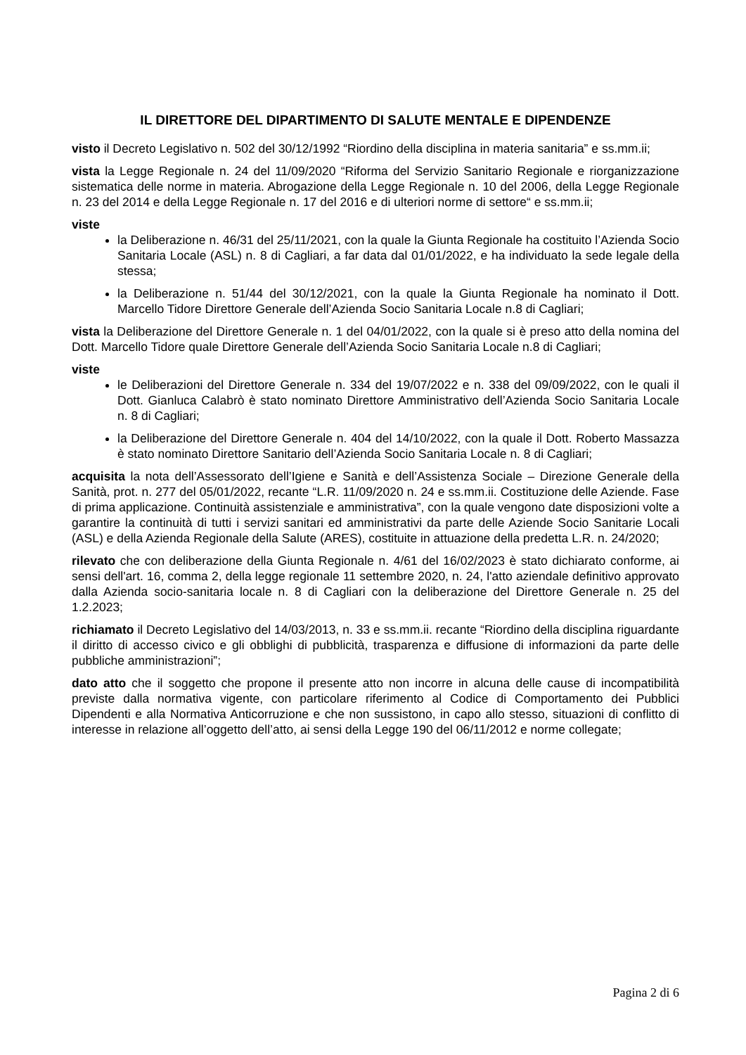IL DIRETTORE DEL DIPARTIMENTO DI SALUTE MENTALE E DIPENDENZE
visto il Decreto Legislativo n. 502 del 30/12/1992 “Riordino della disciplina in materia sanitaria” e ss.mm.ii;
vista la Legge Regionale n. 24 del 11/09/2020 “Riforma del Servizio Sanitario Regionale e riorganizzazione sistematica delle norme in materia. Abrogazione della Legge Regionale n. 10 del 2006, della Legge Regionale n. 23 del 2014 e della Legge Regionale n. 17 del 2016 e di ulteriori norme di settore“ e ss.mm.ii;
viste
la Deliberazione n. 46/31 del 25/11/2021, con la quale la Giunta Regionale ha costituito l’Azienda Socio Sanitaria Locale (ASL) n. 8 di Cagliari, a far data dal 01/01/2022, e ha individuato la sede legale della stessa;
la Deliberazione n. 51/44 del 30/12/2021, con la quale la Giunta Regionale ha nominato il Dott. Marcello Tidore Direttore Generale dell’Azienda Socio Sanitaria Locale n.8 di Cagliari;
vista la Deliberazione del Direttore Generale n. 1 del 04/01/2022, con la quale si è preso atto della nomina del Dott. Marcello Tidore quale Direttore Generale dell’Azienda Socio Sanitaria Locale n.8 di Cagliari;
viste
le Deliberazioni del Direttore Generale n. 334 del 19/07/2022 e n. 338 del 09/09/2022, con le quali il Dott. Gianluca Calabrò è stato nominato Direttore Amministrativo dell’Azienda Socio Sanitaria Locale n. 8 di Cagliari;
la Deliberazione del Direttore Generale n. 404 del 14/10/2022, con la quale il Dott. Roberto Massazza è stato nominato Direttore Sanitario dell’Azienda Socio Sanitaria Locale n. 8 di Cagliari;
acquisita la nota dell’Assessorato dell’Igiene e Sanità e dell’Assistenza Sociale – Direzione Generale della Sanità, prot. n. 277 del 05/01/2022, recante “L.R. 11/09/2020 n. 24 e ss.mm.ii. Costituzione delle Aziende. Fase di prima applicazione. Continuità assistenziale e amministrativa”, con la quale vengono date disposizioni volte a garantire la continuità di tutti i servizi sanitari ed amministrativi da parte delle Aziende Socio Sanitarie Locali (ASL) e della Azienda Regionale della Salute (ARES), costituite in attuazione della predetta L.R. n. 24/2020;
rilevato che con deliberazione della Giunta Regionale n. 4/61 del 16/02/2023 è stato dichiarato conforme, ai sensi dell'art. 16, comma 2, della legge regionale 11 settembre 2020, n. 24, l'atto aziendale definitivo approvato dalla Azienda socio-sanitaria locale n. 8 di Cagliari con la deliberazione del Direttore Generale n. 25 del 1.2.2023;
richiamato il Decreto Legislativo del 14/03/2013, n. 33 e ss.mm.ii. recante “Riordino della disciplina riguardante il diritto di accesso civico e gli obblighi di pubblicità, trasparenza e diffusione di informazioni da parte delle pubbliche amministrazioni”;
dato atto che il soggetto che propone il presente atto non incorre in alcuna delle cause di incompatibilità previste dalla normativa vigente, con particolare riferimento al Codice di Comportamento dei Pubblici Dipendenti e alla Normativa Anticorruzione e che non sussistono, in capo allo stesso, situazioni di conflitto di interesse in relazione all’oggetto dell’atto, ai sensi della Legge 190 del 06/11/2012 e norme collegate;
Pagina 2 di 6